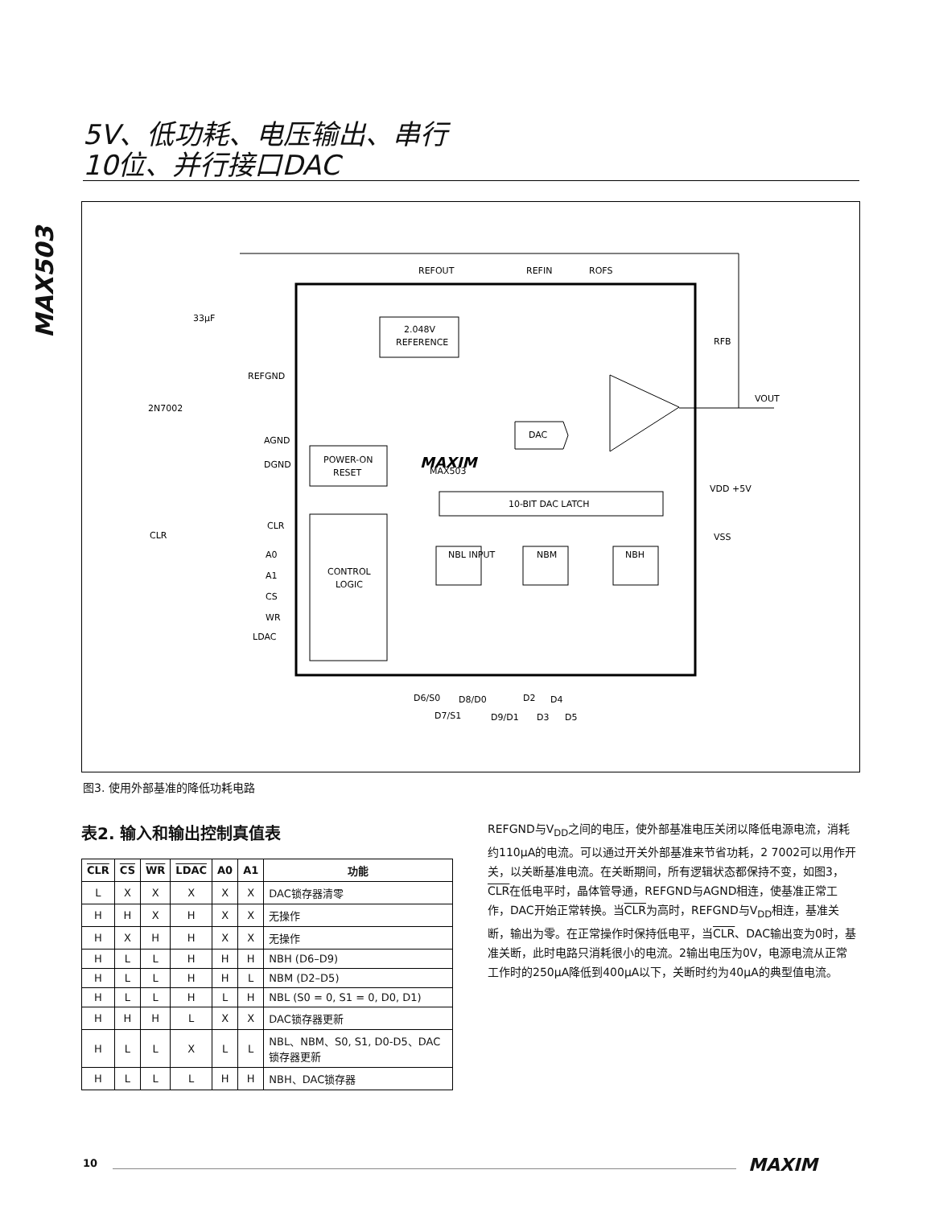5V、低功耗、电压输出、串行
10位、并行接口DAC
MAX503
2.048V
REFERENCE
POWER-ON
RESET
CONTROL
LOGIC
10-BIT DAC LATCH
NBL INPUT
NBM
NBH
DAC
REFOUT
REFIN
ROFS
RFB
VOUT
33μF
REFGND
2N7002
AGND
DGND
MAXIM
MAX503
VDD +5V
VSS
CLR
CLR
A0
A1
CS
WR
LDAC
D6/S0
D8/D0
D2
D4
D7/S1
D9/D1
D3
D5
图3. 使用外部基准的降低功耗电路
表2. 输入和输出控制真值表
| CLR | CS | WR | LDAC | A0 | A1 | 功能 |
| --- | --- | --- | --- | --- | --- | --- |
| L | X | X | X | X | X | DAC锁存器清零 |
| H | H | X | H | X | X | 无操作 |
| H | X | H | H | X | X | 无操作 |
| H | L | L | H | H | H | NBH (D6–D9) |
| H | L | L | H | H | L | NBM (D2–D5) |
| H | L | L | H | L | H | NBL (S0 = 0, S1 = 0, D0, D1) |
| H | H | H | L | X | X | DAC锁存器更新 |
| H | L | L | X | L | L | NBL、NBM、S0, S1, D0-D5、DAC锁存器更新 |
| H | L | L | L | H | H | NBH、DAC锁存器 |
REFGND与V<sub>DD</sub>之间的电压，使外部基准电压关闭以降低电源电流，消耗约110μA的电流。可以通过开关外部基准来节省功耗，2 7002可以用作开关，以关断基准电流。在关断期间，所有逻辑状态都保持不变，如图3，CLR在低电平时，晶体管导通，REFGND与AGND相连，使基准正常工作，DAC开始正常转换。当CLR为高时，REFGND与V<sub>DD</sub>相连，基准关断，输出为零。在正常操作时保持低电平，当CLR、DAC输出变为0时，基准关断，此时电路只消耗很小的电流。2输出电压为0V，电源电流从正常工作时的250μA降低到400μA以下，关断时约为40μA的典型值电流。
10 MAXIM